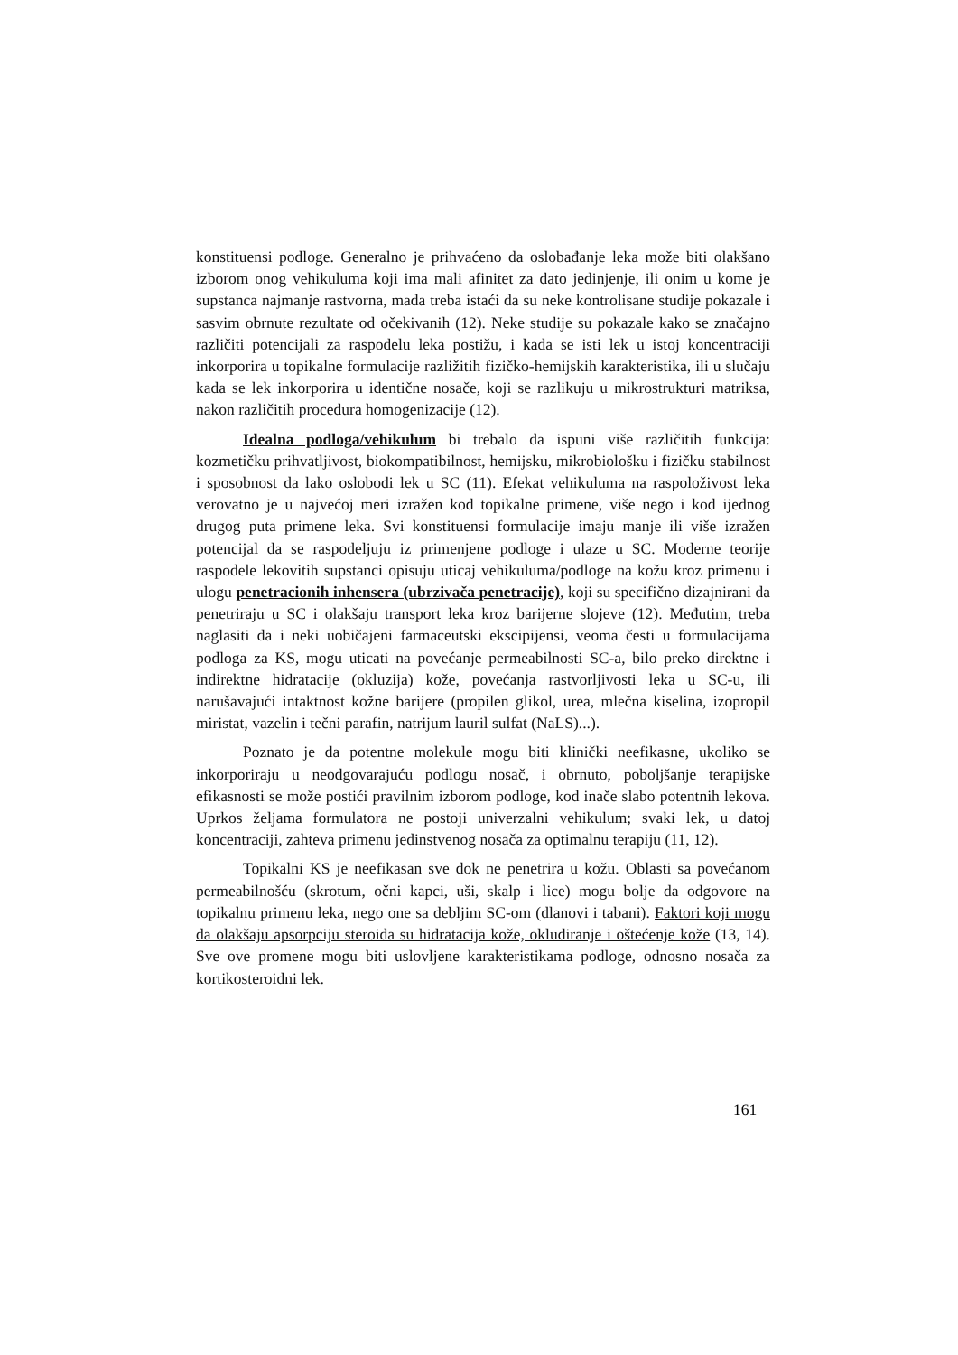konstituensi podloge. Generalno je prihvaćeno da oslobađanje leka može biti olakšano izborom onog vehikuluma koji ima mali afinitet za dato jedinjenje, ili onim u kome je supstanca najmanje rastvorna, mada treba istaći da su neke kontrolisane studije pokazale i sasvim obrnute rezultate od očekivanih (12). Neke studije su pokazale kako se značajno različiti potencijali za raspodelu leka postižu, i kada se isti lek u istoj koncentraciji inkorporira u topikalne formulacije razližitih fizičko-hemijskih karakteristika, ili u slučaju kada se lek inkorporira u identične nosače, koji se razlikuju u mikrostrukturi matriksa, nakon različitih procedura homogenizacije (12).
Idealna podloga/vehikulum bi trebalo da ispuni više različitih funkcija: kozmetičku prihvatljivost, biokompatibilnost, hemijsku, mikrobiološku i fizičku stabilnost i sposobnost da lako oslobodi lek u SC (11). Efekat vehikuluma na raspoloživost leka verovatno je u najvećoj meri izražen kod topikalne primene, više nego i kod ijednog drugog puta primene leka. Svi konstituensi formulacije imaju manje ili više izražen potencijal da se raspodeljuju iz primenjene podloge i ulaze u SC. Moderne teorije raspodele lekovitih supstanci opisuju uticaj vehikuluma/podloge na kožu kroz primenu i ulogu penetracionih inhensera (ubrzivača penetracije), koji su specifično dizajnirani da penetriraju u SC i olakšaju transport leka kroz barijerne slojeve (12). Međutim, treba naglasiti da i neki uobičajeni farmaceutski ekscipijensi, veoma česti u formulacijama podloga za KS, mogu uticati na povećanje permeabilnosti SC-a, bilo preko direktne i indirektne hidratacije (okluzija) kože, povećanja rastvorljivosti leka u SC-u, ili narušavajući intaktnost kožne barijere (propilen glikol, urea, mlečna kiselina, izopropil miristat, vazelin i tečni parafin, natrijum lauril sulfat (NaLS)...).
Poznato je da potentne molekule mogu biti klinički neefikasne, ukoliko se inkorporiraju u neodgovarajuću podlogu nosač, i obrnuto, poboljšanje terapijske efikasnosti se može postići pravilnim izborom podloge, kod inače slabo potentnih lekova. Uprkos željama formulatora ne postoji univerzalni vehikulum; svaki lek, u datoj koncentraciji, zahteva primenu jedinstvenog nosača za optimalnu terapiju (11, 12).
Topikalni KS je neefikasan sve dok ne penetrira u kožu. Oblasti sa povećanom permeabilnošću (skrotum, očni kapci, uši, skalp i lice) mogu bolje da odgovore na topikalnu primenu leka, nego one sa debljim SC-om (dlanovi i tabani). Faktori koji mogu da olakšaju apsorpciju steroida su hidratacija kože, okludiranje i oštećenje kože (13, 14). Sve ove promene mogu biti uslovljene karakteristikama podloge, odnosno nosača za kortikosteroidni lek.
161